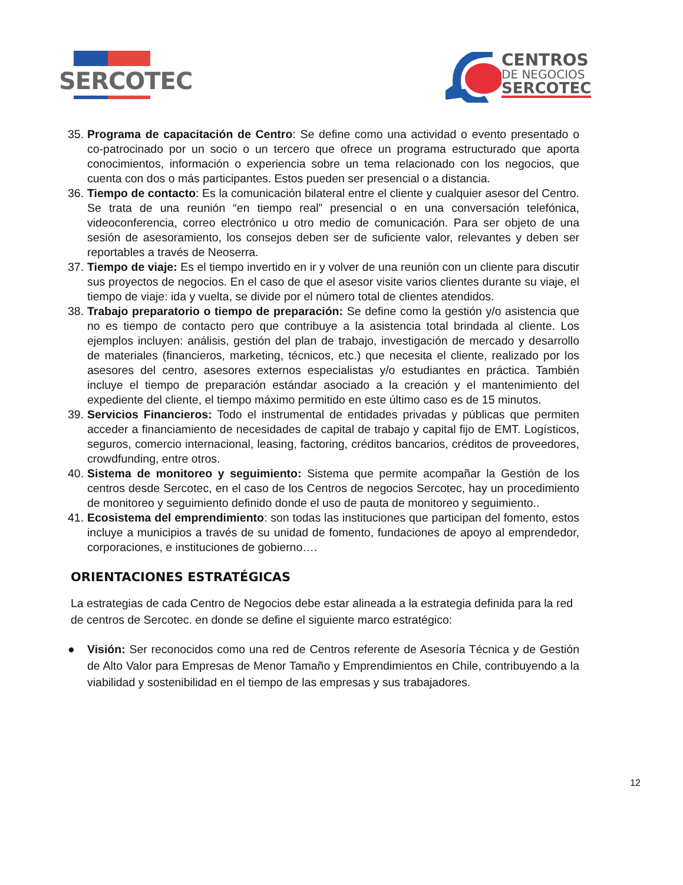SERCOTEC
CENTROS
DE NEGOCIOS
SERCOTEC
35. Programa de capacitación de Centro: Se define como una actividad o evento presentado o co-patrocinado por un socio o un tercero que ofrece un programa estructurado que aporta conocimientos, información o experiencia sobre un tema relacionado con los negocios, que cuenta con dos o más participantes. Estos pueden ser presencial o a distancia.
36. Tiempo de contacto: Es la comunicación bilateral entre el cliente y cualquier asesor del Centro. Se trata de una reunión “en tiempo real” presencial o en una conversación telefónica, videoconferencia, correo electrónico u otro medio de comunicación. Para ser objeto de una sesión de asesoramiento, los consejos deben ser de suficiente valor, relevantes y deben ser reportables a través de Neoserra.
37. Tiempo de viaje: Es el tiempo invertido en ir y volver de una reunión con un cliente para discutir sus proyectos de negocios. En el caso de que el asesor visite varios clientes durante su viaje, el tiempo de viaje: ida y vuelta, se divide por el número total de clientes atendidos.
38. Trabajo preparatorio o tiempo de preparación: Se define como la gestión y/o asistencia que no es tiempo de contacto pero que contribuye a la asistencia total brindada al cliente. Los ejemplos incluyen: análisis, gestión del plan de trabajo, investigación de mercado y desarrollo de materiales (financieros, marketing, técnicos, etc.) que necesita el cliente, realizado por los asesores del centro, asesores externos especialistas y/o estudiantes en práctica. También incluye el tiempo de preparación estándar asociado a la creación y el mantenimiento del expediente del cliente, el tiempo máximo permitido en este último caso es de 15 minutos.
39. Servicios Financieros: Todo el instrumental de entidades privadas y públicas que permiten acceder a financiamiento de necesidades de capital de trabajo y capital fijo de EMT. Logísticos, seguros, comercio internacional, leasing, factoring, créditos bancarios, créditos de proveedores, crowdfunding, entre otros.
40. Sistema de monitoreo y seguimiento: Sistema que permite acompañar la Gestión de los centros desde Sercotec, en el caso de los Centros de negocios Sercotec, hay un procedimiento de monitoreo y seguimiento definido donde el uso de pauta de monitoreo y seguimiento..
41. Ecosistema del emprendimiento: son todas las instituciones que participan del fomento, estos incluye a municipios a través de su unidad de fomento, fundaciones de apoyo al emprendedor, corporaciones, e instituciones de gobierno….
ORIENTACIONES ESTRATÉGICAS
La estrategias de cada Centro de Negocios debe estar alineada a la estrategia definida para la red de centros de Sercotec. en donde se define el siguiente marco estratégico:
● Visión: Ser reconocidos como una red de Centros referente de Asesoría Técnica y de Gestión de Alto Valor para Empresas de Menor Tamaño y Emprendimientos en Chile, contribuyendo a la viabilidad y sostenibilidad en el tiempo de las empresas y sus trabajadores.
12